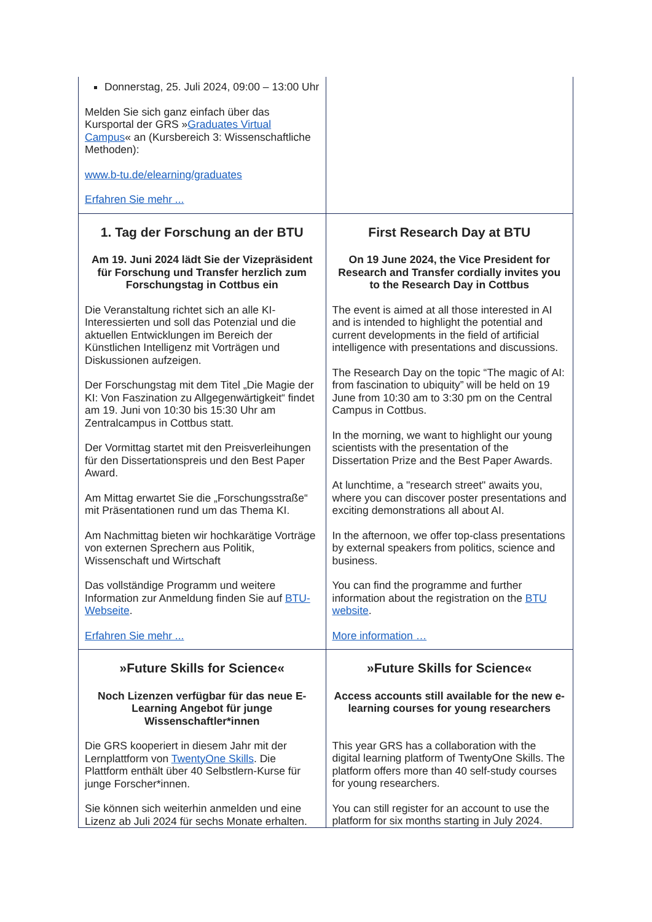| Donnerstag, 25. Juli 2024, 09:00 – 13:00 Uhr Melden Sie sich ganz einfach über das Kursportal der GRS » Graduates Virtual Campus « an (Kursbereich 3: Wissenschaftliche Methoden): www.b-tu.de/elearning/graduates Erfahren Sie mehr ... | |
| 1. Tag der Forschung an der BTU Am 19. Juni 2024 lädt Sie der Vizepräsident für Forschung und Transfer herzlich zum Forschungstag in Cottbus ein Die Veranstaltung richtet sich an alle KI-Interessierten und soll das Potenzial und die aktuellen Entwicklungen im Bereich der Künstlichen Intelligenz mit Vorträgen und Diskussionen aufzeigen. Der Forschungstag mit dem Titel „Die Magie der KI: Von Faszination zu Allgegenwärtigkeit“ findet am 19. Juni von 10:30 bis 15:30 Uhr am Zentralcampus in Cottbus statt. Der Vormittag startet mit den Preisverleihungen für den Dissertationspreis und den Best Paper Award. Am Mittag erwartet Sie die „Forschungsstraße“ mit Präsentationen rund um das Thema KI. Am Nachmittag bieten wir hochkarätige Vorträge von externen Sprechern aus Politik, Wissenschaft und Wirtschaft Das vollständige Programm und weitere Information zur Anmeldung finden Sie auf BTU-Webseite . Erfahren Sie mehr ... | First Research Day at BTU On 19 June 2024, the Vice President for Research and Transfer cordially invites you to the Research Day in Cottbus The event is aimed at all those interested in AI and is intended to highlight the potential and current developments in the field of artificial intelligence with presentations and discussions. The Research Day on the topic “The magic of AI: from fascination to ubiquity” will be held on 19 June from 10:30 am to 3:30 pm on the Central Campus in Cottbus. In the morning, we want to highlight our young scientists with the presentation of the Dissertation Prize and the Best Paper Awards. At lunchtime, a "research street" awaits you, where you can discover poster presentations and exciting demonstrations all about AI. In the afternoon, we offer top-class presentations by external speakers from politics, science and business. You can find the programme and further information about the registration on the BTU website . More information … |
| »Future Skills for Science« Noch Lizenzen verfügbar für das neue E-Learning Angebot für junge Wissenschaftler*innen Die GRS kooperiert in diesem Jahr mit der Lernplattform von TwentyOne Skills . Die Plattform enthält über 40 Selbstlern-Kurse für junge Forscher*innen. Sie können sich weiterhin anmelden und eine Lizenz ab Juli 2024 für sechs Monate erhalten. | »Future Skills for Science« Access accounts still available for the new e-learning courses for young researchers This year GRS has a collaboration with the digital learning platform of TwentyOne Skills. The platform offers more than 40 self-study courses for young researchers. You can still register for an account to use the platform for six months starting in July 2024. |